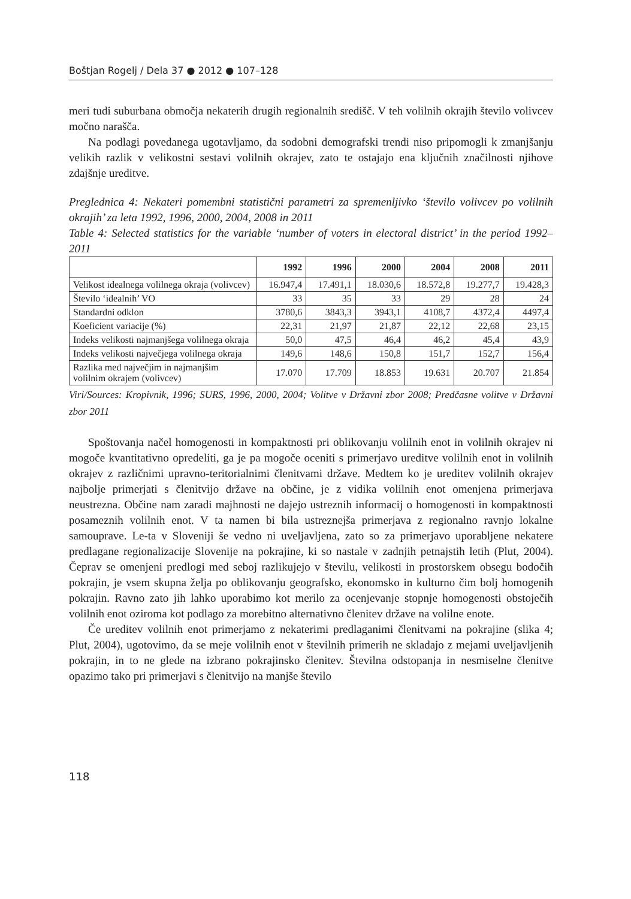Boštjan Rogelj / Dela 37 ● 2012 ● 107–128
meri tudi suburbana območja nekaterih drugih regionalnih središč. V teh volilnih okrajih število volivcev močno narašča.
Na podlagi povedanega ugotavljamo, da sodobni demografski trendi niso pripomogli k zmanjšanju velikih razlik v velikostni sestavi volilnih okrajev, zato te ostajajo ena ključnih značilnosti njihove zdajšnje ureditve.
Preglednica 4: Nekateri pomembni statistični parametri za spremenljivko ‘število volivcev po volilnih okrajih’ za leta 1992, 1996, 2000, 2004, 2008 in 2011
Table 4: Selected statistics for the variable ‘number of voters in electoral district’ in the period 1992–2011
| | 1992 | 1996 | 2000 | 2004 | 2008 | 2011 |
| --- | --- | --- | --- | --- | --- | --- |
| Velikost idealnega volilnega okraja (volivcev) | 16.947,4 | 17.491,1 | 18.030,6 | 18.572,8 | 19.277,7 | 19.428,3 |
| Število ‘idealnih’ VO | 33 | 35 | 33 | 29 | 28 | 24 |
| Standardni odklon | 3780,6 | 3843,3 | 3943,1 | 4108,7 | 4372,4 | 4497,4 |
| Koeficient variacije (%) | 22,31 | 21,97 | 21,87 | 22,12 | 22,68 | 23,15 |
| Indeks velikosti najmanjšega volilnega okraja | 50,0 | 47,5 | 46,4 | 46,2 | 45,4 | 43,9 |
| Indeks velikosti največjega volilnega okraja | 149,6 | 148,6 | 150,8 | 151,7 | 152,7 | 156,4 |
| Razlika med največjim in najmanjšim volilnim okrajem (volivcev) | 17.070 | 17.709 | 18.853 | 19.631 | 20.707 | 21.854 |
Viri/Sources: Kropivnik, 1996; SURS, 1996, 2000, 2004; Volitve v Državni zbor 2008; Predčasne volitve v Državni zbor 2011
Spoštovanja načel homogenosti in kompaktnosti pri oblikovanju volilnih enot in volilnih okrajev ni mogoče kvantitativno opredeliti, ga je pa mogoče oceniti s primerjavo ureditve volilnih enot in volilnih okrajev z različnimi upravno-teritorialnimi členitvami države. Medtem ko je ureditev volilnih okrajev najbolje primerjati s členitvijo države na občine, je z vidika volilnih enot omenjena primerjava neustrezna. Občine nam zaradi majhnosti ne dajejo ustreznih informacij o homogenosti in kompaktnosti posameznih volilnih enot. V ta namen bi bila ustreznejša primerjava z regionalno ravnjo lokalne samouprave. Le-ta v Sloveniji še vedno ni uveljavljena, zato so za primerjavo uporabljene nekatere predlagane regionalizacije Slovenije na pokrajine, ki so nastale v zadnjih petnajstih letih (Plut, 2004). Čeprav se omenjeni predlogi med seboj razlikujejo v številu, velikosti in prostorskem obsegu bodočih pokrajin, je vsem skupna želja po oblikovanju geografsko, ekonomsko in kulturno čim bolj homogenih pokrajin. Ravno zato jih lahko uporabimo kot merilo za ocenjevanje stopnje homogenosti obstoječih volilnih enot oziroma kot podlago za morebitno alternativno členitev države na volilne enote.
Če ureditev volilnih enot primerjamo z nekaterimi predlaganimi členitvami na pokrajine (slika 4; Plut, 2004), ugotovimo, da se meje volilnih enot v številnih primerih ne skladajo z mejami uveljavljenih pokrajin, in to ne glede na izbrano pokrajinsko členitev. Številna odstopanja in nesmiselne členitve opazimo tako pri primerjavi s členitvijo na manjše število
118